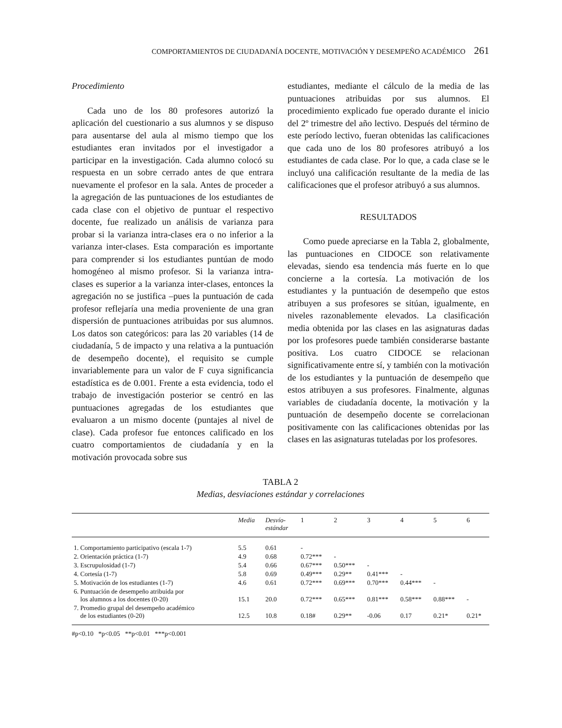COMPORTAMIENTOS DE CIUDADANÍA DOCENTE, MOTIVACIÓN Y DESEMPEÑO ACADÉMICO 261
Procedimiento
Cada uno de los 80 profesores autorizó la aplicación del cuestionario a sus alumnos y se dispuso para ausentarse del aula al mismo tiempo que los estudiantes eran invitados por el investigador a participar en la investigación. Cada alumno colocó su respuesta en un sobre cerrado antes de que entrara nuevamente el profesor en la sala. Antes de proceder a la agregación de las puntuaciones de los estudiantes de cada clase con el objetivo de puntuar el respectivo docente, fue realizado un análisis de varianza para probar si la varianza intra-clases era o no inferior a la varianza inter-clases. Esta comparación es importante para comprender si los estudiantes puntúan de modo homogéneo al mismo profesor. Si la varianza intra-clases es superior a la varianza inter-clases, entonces la agregación no se justifica –pues la puntuación de cada profesor reflejaría una media proveniente de una gran dispersión de puntuaciones atribuidas por sus alumnos. Los datos son categóricos: para las 20 variables (14 de ciudadanía, 5 de impacto y una relativa a la puntuación de desempeño docente), el requisito se cumple invariablemente para un valor de F cuya significancia estadística es de 0.001. Frente a esta evidencia, todo el trabajo de investigación posterior se centró en las puntuaciones agregadas de los estudiantes que evaluaron a un mismo docente (puntajes al nivel de clase). Cada profesor fue entonces calificado en los cuatro comportamientos de ciudadanía y en la motivación provocada sobre sus
estudiantes, mediante el cálculo de la media de las puntuaciones atribuidas por sus alumnos. El procedimiento explicado fue operado durante el inicio del 2º trimestre del año lectivo. Después del término de este período lectivo, fueran obtenidas las calificaciones que cada uno de los 80 profesores atribuyó a los estudiantes de cada clase. Por lo que, a cada clase se le incluyó una calificación resultante de la media de las calificaciones que el profesor atribuyó a sus alumnos.
RESULTADOS
Como puede apreciarse en la Tabla 2, globalmente, las puntuaciones en CIDOCE son relativamente elevadas, siendo esa tendencia más fuerte en lo que concierne a la cortesía. La motivación de los estudiantes y la puntuación de desempeño que estos atribuyen a sus profesores se sitúan, igualmente, en niveles razonablemente elevados. La clasificación media obtenida por las clases en las asignaturas dadas por los profesores puede también considerarse bastante positiva. Los cuatro CIDOCE se relacionan significativamente entre sí, y también con la motivación de los estudiantes y la puntuación de desempeño que estos atribuyen a sus profesores. Finalmente, algunas variables de ciudadanía docente, la motivación y la puntuación de desempeño docente se correlacionan positivamente con las calificaciones obtenidas por las clases en las asignaturas tuteladas por los profesores.
TABLA 2
Medias, desviaciones estándar y correlaciones
| | Media | Desvío- estándar | 1 | 2 | 3 | 4 | 5 | 6 |
| --- | --- | --- | --- | --- | --- | --- | --- | --- |
| 1. Comportamiento participativo (escala 1-7) | 5.5 | 0.61 | - | | | | | |
| 2. Orientación práctica (1-7) | 4.9 | 0.68 | 0.72*** | - | | | | |
| 3. Escrupulosidad (1-7) | 5.4 | 0.66 | 0.67*** | 0.50*** | - | | | |
| 4. Cortesía (1-7) | 5.8 | 0.69 | 0.49*** | 0.29** | 0.41*** | - | | |
| 5. Motivación de los estudiantes (1-7) | 4.6 | 0.61 | 0.72*** | 0.69*** | 0.70*** | 0.44*** | - | |
| 6. Puntuación de desempeño atribuida por los alumnos a los docentes (0-20) | 15.1 | 20.0 | 0.72*** | 0.65*** | 0.81*** | 0.58*** | 0.88*** | - |
| 7. Promedio grupal del desempeño académico de los estudiantes (0-20) | 12.5 | 10.8 | 0.18# | 0.29** | -0.06 | 0.17 | 0.21* | 0.21* |
#p<0.10 *p<0.05 **p<0.01 ***p<0.001